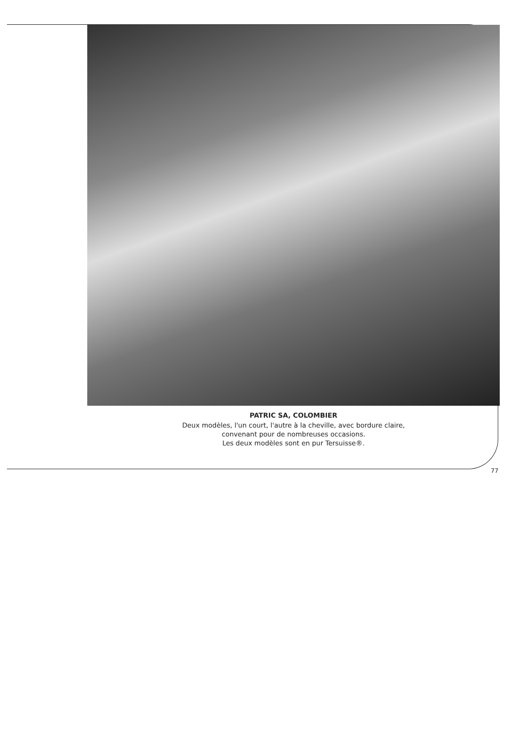PATRIC SA, COLOMBIER
Deux modèles, l'un court, l'autre à la cheville, avec bordure claire,
convenant pour de nombreuses occasions.
Les deux modèles sont en pur Tersuisse®.
77